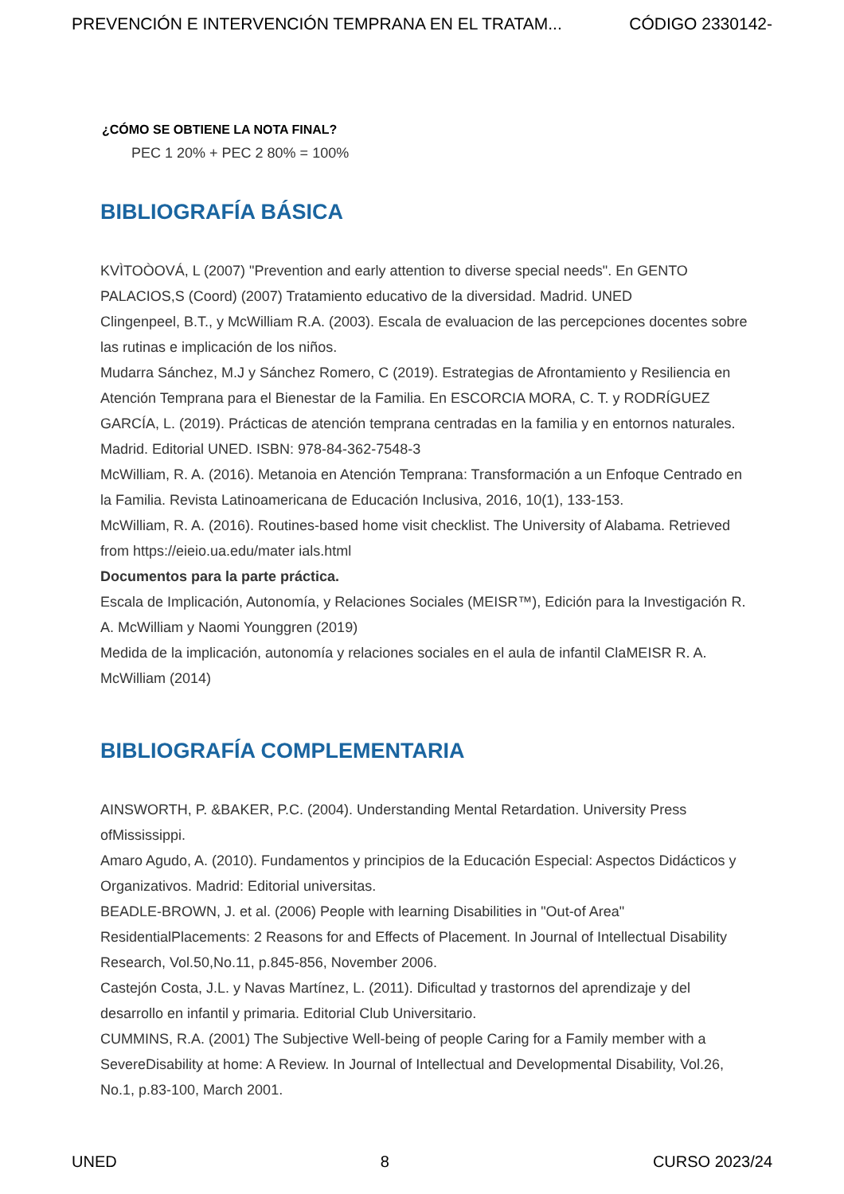PREVENCIÓN E INTERVENCIÓN TEMPRANA EN EL TRATAM... CÓDIGO 2330142-
¿CÓMO SE OBTIENE LA NOTA FINAL?
PEC 1 20% + PEC 2 80% = 100%
BIBLIOGRAFÍA BÁSICA
KVÌTOÒOVÁ, L (2007) "Prevention and early attention to diverse special needs". En GENTO PALACIOS,S (Coord) (2007) Tratamiento educativo de la diversidad. Madrid. UNED
Clingenpeel, B.T., y McWilliam R.A. (2003). Escala de evaluacion de las percepciones docentes sobre las rutinas e implicación de los niños.
Mudarra Sánchez, M.J y Sánchez Romero, C (2019). Estrategias de Afrontamiento y Resiliencia en Atención Temprana para el Bienestar de la Familia. En ESCORCIA MORA, C. T. y RODRÍGUEZ GARCÍA, L. (2019). Prácticas de atención temprana centradas en la familia y en entornos naturales. Madrid. Editorial UNED. ISBN: 978-84-362-7548-3
McWilliam, R. A. (2016). Metanoia en Atención Temprana: Transformación a un Enfoque Centrado en la Familia. Revista Latinoamericana de Educación Inclusiva, 2016, 10(1), 133-153.
McWilliam, R. A. (2016). Routines-based home visit checklist. The University of Alabama. Retrieved from https://eieio.ua.edu/mater ials.html
Documentos para la parte práctica.
Escala de Implicación, Autonomía, y Relaciones Sociales (MEISR™), Edición para la Investigación R. A. McWilliam y Naomi Younggren (2019)
Medida de la implicación, autonomía y relaciones sociales en el aula de infantil ClaMEISR R. A. McWilliam (2014)
BIBLIOGRAFÍA COMPLEMENTARIA
AINSWORTH, P. &BAKER, P.C. (2004). Understanding Mental Retardation. University Press ofMississippi.
Amaro Agudo, A. (2010). Fundamentos y principios de la Educación Especial: Aspectos Didácticos y Organizativos. Madrid: Editorial universitas.
BEADLE-BROWN, J. et al. (2006) People with learning Disabilities in "Out-of Area" ResidentialPlacements: 2 Reasons for and Effects of Placement. In Journal of Intellectual Disability Research, Vol.50,No.11, p.845-856, November 2006.
Castejón Costa, J.L. y Navas Martínez, L. (2011). Dificultad y trastornos del aprendizaje y del desarrollo en infantil y primaria. Editorial Club Universitario.
CUMMINS, R.A. (2001) The Subjective Well-being of people Caring for a Family member with a SevereDisability at home: A Review. In Journal of Intellectual and Developmental Disability, Vol.26, No.1, p.83-100, March 2001.
UNED 8 CURSO 2023/24